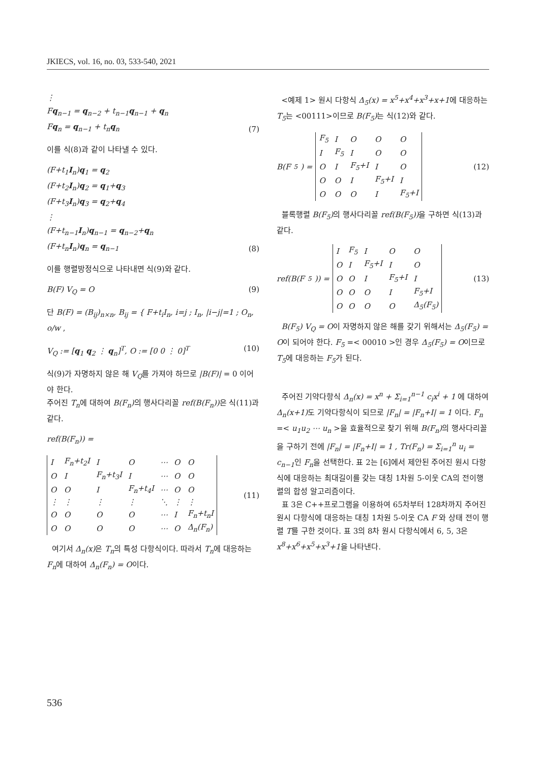JKIECS, vol. 16, no. 03, 533-540, 2021
⋮
Fq<sub>n−1</sub> = q<sub>n−2</sub> + t<sub>n−1</sub>q<sub>n−1</sub> + q<sub>n</sub>
Fq<sub>n</sub> = q<sub>n−1</sub> + t<sub>n</sub>q<sub>n</sub>
(7)
이를 식(8)과 같이 나타낼 수 있다.
(F+t<sub>1</sub>I<sub>n</sub>)q<sub>1</sub> = q<sub>2</sub>
(F+t<sub>2</sub>I<sub>n</sub>)q<sub>2</sub> = q<sub>1</sub>+q<sub>3</sub>
(F+t<sub>3</sub>I<sub>n</sub>)q<sub>3</sub> = q<sub>2</sub>+q<sub>4</sub>
⋮
(F+t<sub>n−1</sub>I<sub>n</sub>)q<sub>n−1</sub> = q<sub>n−2</sub>+q<sub>n</sub>
(F+t<sub>n</sub>I<sub>n</sub>)q<sub>n</sub> = q<sub>n−1</sub>
(8)
이를 행렬방정식으로 나타내면 식(9)와 같다.
B(F) V<sub>Q</sub> = O (9)
단 B(F) = (B<sub>ij</sub>)<sub>n×n</sub>, B<sub>ij</sub> = { F+t<sub>i</sub>I<sub>n</sub>, i=j ; I<sub>n</sub>, |i−j|=1 ; O<sub>n</sub>, o/w ,
V<sub>Q</sub> := [q<sub>1</sub> q<sub>2</sub> ⋮ q<sub>n</sub>]<sup>T</sup>, O := [0 0 ⋮ 0]<sup>T</sup>
(10)
식(9)가 자명하지 않은 해 V<sub>Q</sub>를 가져야 하므로 |B(F)| = 0 이어야 한다.
주어진 T<sub>n</sub>에 대하여 B(F<sub>n</sub>) 의 행사다리꼴 ref(B(F<sub>n</sub>)) 은 식(11)과 같다.
ref(B(F<sub>n</sub>)) =
| I | F<sub>n</sub>+t<sub>2</sub>I | I | O | ⋯ | O | O |
| O | I | F<sub>n</sub>+t<sub>3</sub>I | I | ⋯ | O | O |
| O | O | I | F<sub>n</sub>+t<sub>4</sub>I | ⋯ | O | O |
| ⋮ | ⋮ | ⋮ | ⋮ | ⋱ | ⋮ | ⋮ |
| O | O | O | O | ⋯ | I | F<sub>n</sub>+t<sub>n</sub>I |
| O | O | O | O | ⋯ | O | Δ<sub>n</sub>(F<sub>n</sub>) |
(11)
여기서 Δ<sub>n</sub>(x) 은 T<sub>n</sub>의 특성 다항식이다. 따라서 T<sub>n</sub>에 대응하는 F<sub>n</sub>에 대하여 Δ<sub>n</sub>(F<sub>n</sub>) = O이다.
<예제 1> 원시 다항식 Δ<sub>5</sub>(x) = x<sup>5</sup>+x<sup>4</sup>+x<sup>3</sup>+x+1에 대응하는 T<sub>5</sub>는 <00111>이므로 B(F<sub>5</sub>) 는 식(12)와 같다.
B(F<sub>5</sub>) =
| F<sub>5</sub> | I | O | O | O |
| I | F<sub>5</sub> | I | O | O |
| O | I | F<sub>5</sub>+I | I | O |
| O | O | I | F<sub>5</sub>+I | I |
| O | O | O | I | F<sub>5</sub>+I |
(12)
블록행렬 B(F<sub>5</sub>) 의 행사다리꼴 ref(B(F<sub>5</sub>)) 을 구하면 식(13)과 같다.
ref(B(F<sub>5</sub>)) =
| I | F<sub>5</sub> | I | O | O |
| O | I | F<sub>5</sub>+I | I | O |
| O | O | I | F<sub>5</sub>+I | I |
| O | O | O | I | F<sub>5</sub>+I |
| O | O | O | O | Δ<sub>5</sub>(F<sub>5</sub>) |
(13)
B(F<sub>5</sub>) V<sub>Q</sub> = O이 자명하지 않은 해를 갖기 위해서는 Δ<sub>5</sub>(F<sub>5</sub>) = O이 되어야 한다. F<sub>5</sub> =< 00010 >인 경우 Δ<sub>5</sub>(F<sub>5</sub>) = O이므로 T<sub>5</sub>에 대응하는 F<sub>5</sub>가 된다.
주어진 기약다항식 Δ<sub>n</sub>(x) = x<sup>n</sup> + Σ<sub>i=1</sub><sup>n−1</sup> c<sub>i</sub>x<sup>i</sup> + 1 에 대하여 Δ<sub>n</sub>(x+1) 도 기약다항식이 되므로 |F<sub>n</sub>| = |F<sub>n</sub>+I| = 1 이다. F<sub>n</sub> =< u<sub>1</sub>u<sub>2</sub> ⋯ u<sub>n</sub> >을 효율적으로 찾기 위해 B(F<sub>n</sub>) 의 행사다리꼴을 구하기 전에 |F<sub>n</sub>| = |F<sub>n</sub>+I| = 1 , Tr(F<sub>n</sub>) = Σ<sub>i=1</sub><sup>n</sup> u<sub>i</sub> = c<sub>n−1</sub>인 F<sub>n</sub>을 선택한다. 표 2는 [6]에서 제안된 주어진 원시 다항식에 대응하는 최대길이를 갖는 대칭 1차원 5-이웃 CA의 전이행렬의 합성 알고리즘이다.
표 3은 C++프로그램을 이용하여 65차부터 128차까지 주어진 원시 다항식에 대응하는 대칭 1차원 5-이웃 CA F 와 상태 전이 행렬 T를 구한 것이다. 표 3의 8차 원시 다항식에서 6, 5, 3은 x<sup>8</sup>+x<sup>6</sup>+x<sup>5</sup>+x<sup>3</sup>+1을 나타낸다.
536